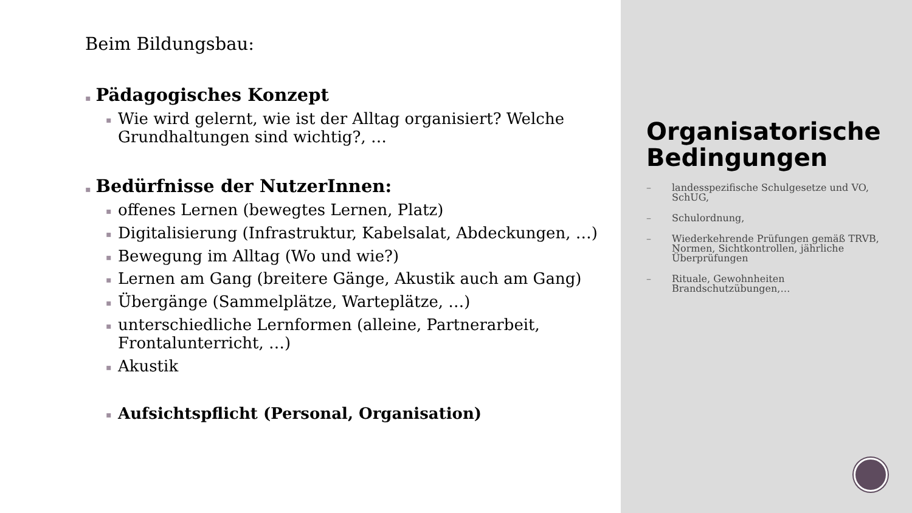Beim Bildungsbau:
▪ Pädagogisches Konzept
▪ Wie wird gelernt, wie ist der Alltag organisiert? Welche Grundhaltungen sind wichtig?, …
▪ Bedürfnisse der NutzerInnen:
▪ offenes Lernen (bewegtes Lernen, Platz)
▪ Digitalisierung (Infrastruktur, Kabelsalat, Abdeckungen, …)
▪ Bewegung im Alltag (Wo und wie?)
▪ Lernen am Gang (breitere Gänge, Akustik auch am Gang)
▪ Übergänge (Sammelplätze, Warteplätze, …)
▪ unterschiedliche Lernformen (alleine, Partnerarbeit, Frontalunterricht, …)
▪ Akustik
▪ Aufsichtspflicht (Personal, Organisation)
Organisatorische Bedingungen
– landesspezifische Schulgesetze und VO, SchUG,
– Schulordnung,
– Wiederkehrende Prüfungen gemäß TRVB, Normen, Sichtkontrollen, jährliche Überprüfungen
– Rituale, Gewohnheiten Brandschutzübungen,…